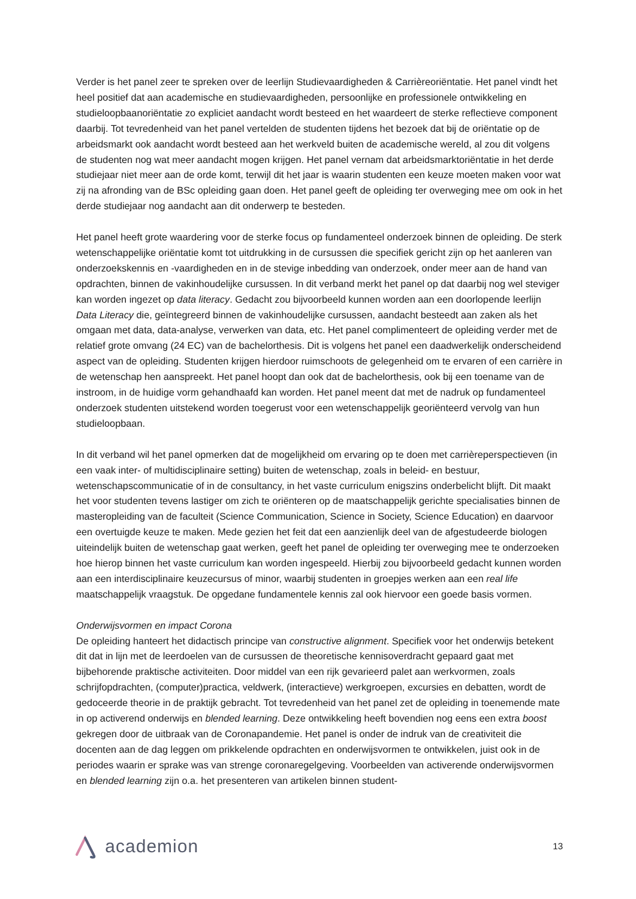Verder is het panel zeer te spreken over de leerlijn Studievaardigheden & Carrièreoriëntatie. Het panel vindt het heel positief dat aan academische en studievaardigheden, persoonlijke en professionele ontwikkeling en studieloopbaanoriëntatie zo expliciet aandacht wordt besteed en het waardeert de sterke reflectieve component daarbij. Tot tevredenheid van het panel vertelden de studenten tijdens het bezoek dat bij de oriëntatie op de arbeidsmarkt ook aandacht wordt besteed aan het werkveld buiten de academische wereld, al zou dit volgens de studenten nog wat meer aandacht mogen krijgen. Het panel vernam dat arbeidsmarktoriëntatie in het derde studiejaar niet meer aan de orde komt, terwijl dit het jaar is waarin studenten een keuze moeten maken voor wat zij na afronding van de BSc opleiding gaan doen. Het panel geeft de opleiding ter overweging mee om ook in het derde studiejaar nog aandacht aan dit onderwerp te besteden.
Het panel heeft grote waardering voor de sterke focus op fundamenteel onderzoek binnen de opleiding. De sterk wetenschappelijke oriëntatie komt tot uitdrukking in de cursussen die specifiek gericht zijn op het aanleren van onderzoekskennis en -vaardigheden en in de stevige inbedding van onderzoek, onder meer aan de hand van opdrachten, binnen de vakinhoudelijke cursussen. In dit verband merkt het panel op dat daarbij nog wel steviger kan worden ingezet op data literacy. Gedacht zou bijvoorbeeld kunnen worden aan een doorlopende leerlijn Data Literacy die, geïntegreerd binnen de vakinhoudelijke cursussen, aandacht besteedt aan zaken als het omgaan met data, data-analyse, verwerken van data, etc. Het panel complimenteert de opleiding verder met de relatief grote omvang (24 EC) van de bachelorthesis. Dit is volgens het panel een daadwerkelijk onderscheidend aspect van de opleiding. Studenten krijgen hierdoor ruimschoots de gelegenheid om te ervaren of een carrière in de wetenschap hen aanspreekt. Het panel hoopt dan ook dat de bachelorthesis, ook bij een toename van de instroom, in de huidige vorm gehandhaafd kan worden. Het panel meent dat met de nadruk op fundamenteel onderzoek studenten uitstekend worden toegerust voor een wetenschappelijk georiënteerd vervolg van hun studieloopbaan.
In dit verband wil het panel opmerken dat de mogelijkheid om ervaring op te doen met carrièreperspectieven (in een vaak inter- of multidisciplinaire setting) buiten de wetenschap, zoals in beleid- en bestuur, wetenschapscommunicatie of in de consultancy, in het vaste curriculum enigszins onderbelicht blijft. Dit maakt het voor studenten tevens lastiger om zich te oriënteren op de maatschappelijk gerichte specialisaties binnen de masteropleiding van de faculteit (Science Communication, Science in Society, Science Education) en daarvoor een overtuigde keuze te maken. Mede gezien het feit dat een aanzienlijk deel van de afgestudeerde biologen uiteindelijk buiten de wetenschap gaat werken, geeft het panel de opleiding ter overweging mee te onderzoeken hoe hierop binnen het vaste curriculum kan worden ingespeeld. Hierbij zou bijvoorbeeld gedacht kunnen worden aan een interdisciplinaire keuzecursus of minor, waarbij studenten in groepjes werken aan een real life maatschappelijk vraagstuk. De opgedane fundamentele kennis zal ook hiervoor een goede basis vormen.
Onderwijsvormen en impact Corona
De opleiding hanteert het didactisch principe van constructive alignment. Specifiek voor het onderwijs betekent dit dat in lijn met de leerdoelen van de cursussen de theoretische kennisoverdracht gepaard gaat met bijbehorende praktische activiteiten. Door middel van een rijk gevarieerd palet aan werkvormen, zoals schrijfopdrachten, (computer)practica, veldwerk, (interactieve) werkgroepen, excursies en debatten, wordt de gedoceerde theorie in de praktijk gebracht. Tot tevredenheid van het panel zet de opleiding in toenemende mate in op activerend onderwijs en blended learning. Deze ontwikkeling heeft bovendien nog eens een extra boost gekregen door de uitbraak van de Coronapandemie. Het panel is onder de indruk van de creativiteit die docenten aan de dag leggen om prikkelende opdrachten en onderwijsvormen te ontwikkelen, juist ook in de periodes waarin er sprake was van strenge coronaregelgeving. Voorbeelden van activerende onderwijsvormen en blended learning zijn o.a. het presenteren van artikelen binnen student-
academion
13